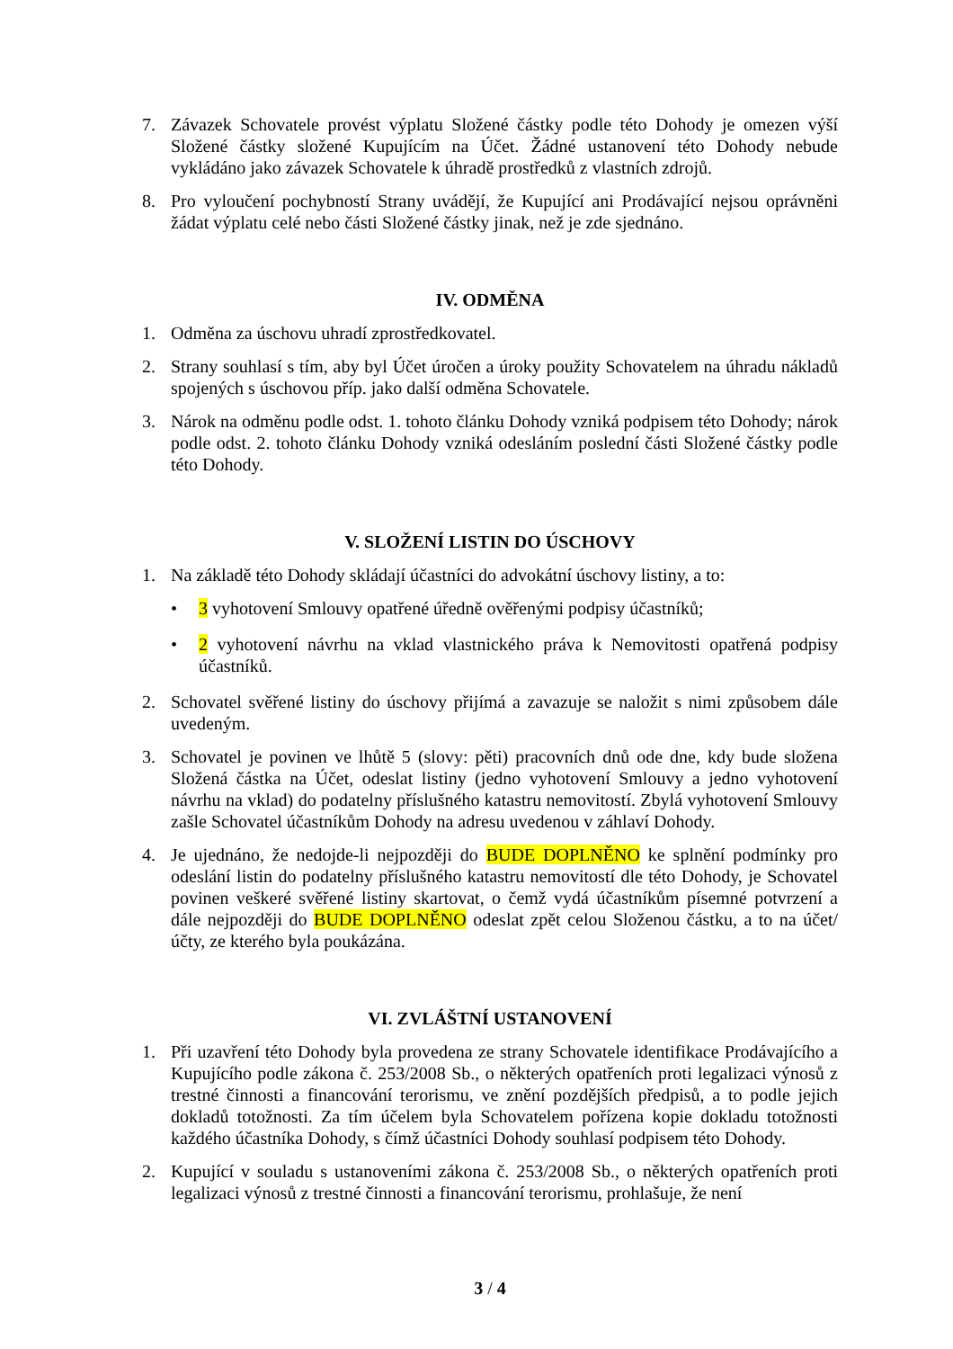7. Závazek Schovatele provést výplatu Složené částky podle této Dohody je omezen výší Složené částky složené Kupujícím na Účet. Žádné ustanovení této Dohody nebude vykládáno jako závazek Schovatele k úhradě prostředků z vlastních zdrojů.
8. Pro vyloučení pochybností Strany uvádějí, že Kupující ani Prodávající nejsou oprávněni žádat výplatu celé nebo části Složené částky jinak, než je zde sjednáno.
IV. ODMĚNA
1. Odměna za úschovu uhradí zprostředkovatel.
2. Strany souhlasí s tím, aby byl Účet úročen a úroky použity Schovatelem na úhradu nákladů spojených s úschovou příp. jako další odměna Schovatele.
3. Nárok na odměnu podle odst. 1. tohoto článku Dohody vzniká podpisem této Dohody; nárok podle odst. 2. tohoto článku Dohody vzniká odesláním poslední části Složené částky podle této Dohody.
V. SLOŽENÍ LISTIN DO ÚSCHOVY
1. Na základě této Dohody skládají účastníci do advokátní úschovy listiny, a to:
• 3 vyhotovení Smlouvy opatřené úředně ověřenými podpisy účastníků;
• 2 vyhotovení návrhu na vklad vlastnického práva k Nemovitosti opatřená podpisy účastníků.
2. Schovatel svěřené listiny do úschovy přijímá a zavazuje se naložit s nimi způsobem dále uvedeným.
3. Schovatel je povinen ve lhůtě 5 (slovy: pěti) pracovních dnů ode dne, kdy bude složena Složená částka na Účet, odeslat listiny (jedno vyhotovení Smlouvy a jedno vyhotovení návrhu na vklad) do podatelny příslušného katastru nemovitostí. Zbylá vyhotovení Smlouvy zašle Schovatel účastníkům Dohody na adresu uvedenou v záhlaví Dohody.
4. Je ujednáno, že nedojde-li nejpozději do BUDE DOPLNĚNO ke splnění podmínky pro odeslání listin do podatelny příslušného katastru nemovitostí dle této Dohody, je Schovatel povinen veškeré svěřené listiny skartovat, o čemž vydá účastníkům písemné potvrzení a dále nejpozději do BUDE DOPLNĚNO odeslat zpět celou Složenou částku, a to na účet/účty, ze kterého byla poukázána.
VI. ZVLÁŠTNÍ USTANOVENÍ
1. Při uzavření této Dohody byla provedena ze strany Schovatele identifikace Prodávajícího a Kupujícího podle zákona č. 253/2008 Sb., o některých opatřeních proti legalizaci výnosů z trestné činnosti a financování terorismu, ve znění pozdějších předpisů, a to podle jejich dokladů totožnosti. Za tím účelem byla Schovatelem pořízena kopie dokladu totožnosti každého účastníka Dohody, s čímž účastníci Dohody souhlasí podpisem této Dohody.
2. Kupující v souladu s ustanoveními zákona č. 253/2008 Sb., o některých opatřeních proti legalizaci výnosů z trestné činnosti a financování terorismu, prohlašuje, že není
3 / 4